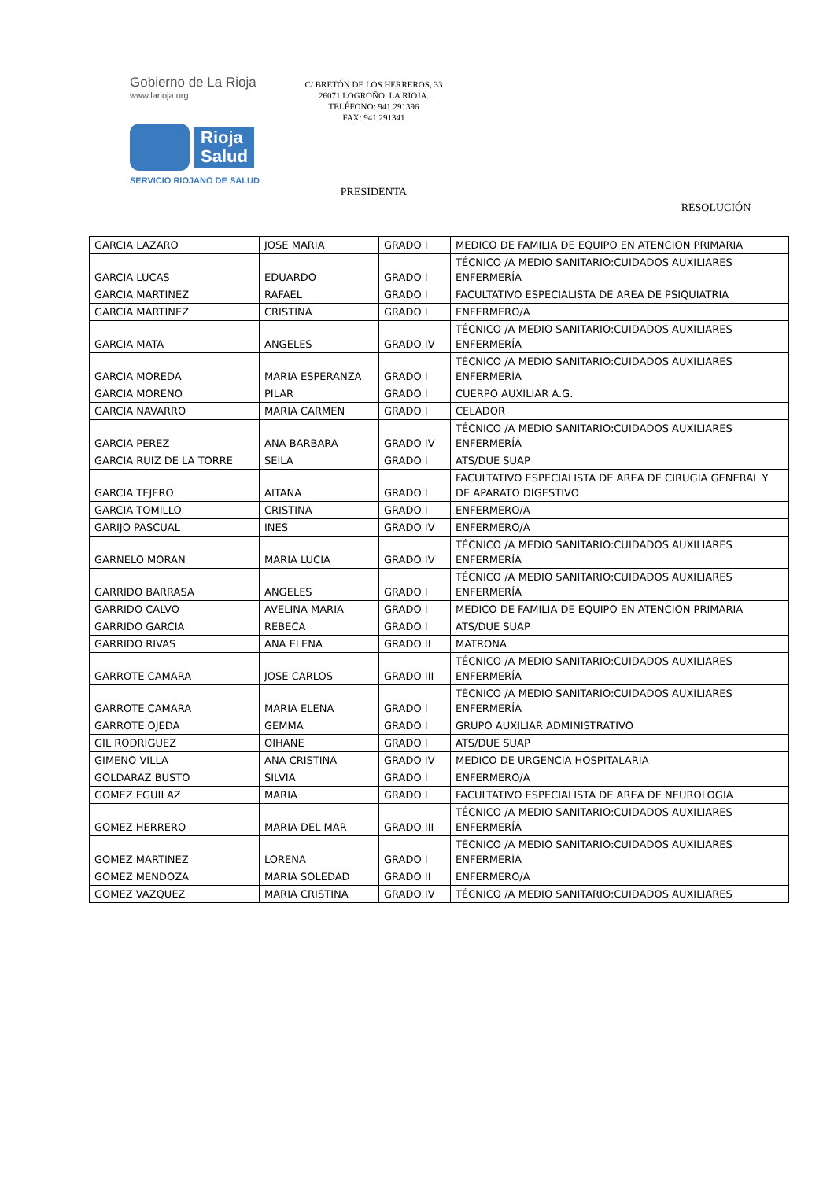Gobierno de La Rioja
www.larioja.org
Rioja
Salud
SERVICIO RIOJANO DE SALUD
C/ BRETÓN DE LOS HERREROS, 33
26071 LOGROÑO. LA RIOJA.
TELÉFONO: 941.291396
FAX: 941.291341
PRESIDENTA
RESOLUCIÓN
| GARCIA LAZARO | JOSE MARIA | GRADO I | MEDICO DE FAMILIA DE EQUIPO EN ATENCION PRIMARIA |
| GARCIA LUCAS | EDUARDO | GRADO I | TÉCNICO /A MEDIO SANITARIO:CUIDADOS AUXILIARES ENFERMERÍA |
| GARCIA MARTINEZ | RAFAEL | GRADO I | FACULTATIVO ESPECIALISTA DE AREA DE PSIQUIATRIA |
| GARCIA MARTINEZ | CRISTINA | GRADO I | ENFERMERO/A |
| GARCIA MATA | ANGELES | GRADO IV | TÉCNICO /A MEDIO SANITARIO:CUIDADOS AUXILIARES ENFERMERÍA |
| GARCIA MOREDA | MARIA ESPERANZA | GRADO I | TÉCNICO /A MEDIO SANITARIO:CUIDADOS AUXILIARES ENFERMERÍA |
| GARCIA MORENO | PILAR | GRADO I | CUERPO AUXILIAR A.G. |
| GARCIA NAVARRO | MARIA CARMEN | GRADO I | CELADOR |
| GARCIA PEREZ | ANA BARBARA | GRADO IV | TÉCNICO /A MEDIO SANITARIO:CUIDADOS AUXILIARES ENFERMERÍA |
| GARCIA RUIZ DE LA TORRE | SEILA | GRADO I | ATS/DUE SUAP |
| GARCIA TEJERO | AITANA | GRADO I | FACULTATIVO ESPECIALISTA DE AREA DE CIRUGIA GENERAL Y DE APARATO DIGESTIVO |
| GARCIA TOMILLO | CRISTINA | GRADO I | ENFERMERO/A |
| GARIJO PASCUAL | INES | GRADO IV | ENFERMERO/A |
| GARNELO MORAN | MARIA LUCIA | GRADO IV | TÉCNICO /A MEDIO SANITARIO:CUIDADOS AUXILIARES ENFERMERÍA |
| GARRIDO BARRASA | ANGELES | GRADO I | TÉCNICO /A MEDIO SANITARIO:CUIDADOS AUXILIARES ENFERMERÍA |
| GARRIDO CALVO | AVELINA MARIA | GRADO I | MEDICO DE FAMILIA DE EQUIPO EN ATENCION PRIMARIA |
| GARRIDO GARCIA | REBECA | GRADO I | ATS/DUE SUAP |
| GARRIDO RIVAS | ANA ELENA | GRADO II | MATRONA |
| GARROTE CAMARA | JOSE CARLOS | GRADO III | TÉCNICO /A MEDIO SANITARIO:CUIDADOS AUXILIARES ENFERMERÍA |
| GARROTE CAMARA | MARIA ELENA | GRADO I | TÉCNICO /A MEDIO SANITARIO:CUIDADOS AUXILIARES ENFERMERÍA |
| GARROTE OJEDA | GEMMA | GRADO I | GRUPO AUXILIAR ADMINISTRATIVO |
| GIL RODRIGUEZ | OIHANE | GRADO I | ATS/DUE SUAP |
| GIMENO VILLA | ANA CRISTINA | GRADO IV | MEDICO DE URGENCIA HOSPITALARIA |
| GOLDARAZ BUSTO | SILVIA | GRADO I | ENFERMERO/A |
| GOMEZ EGUILAZ | MARIA | GRADO I | FACULTATIVO ESPECIALISTA DE AREA DE NEUROLOGIA |
| GOMEZ HERRERO | MARIA DEL MAR | GRADO III | TÉCNICO /A MEDIO SANITARIO:CUIDADOS AUXILIARES ENFERMERÍA |
| GOMEZ MARTINEZ | LORENA | GRADO I | TÉCNICO /A MEDIO SANITARIO:CUIDADOS AUXILIARES ENFERMERÍA |
| GOMEZ MENDOZA | MARIA SOLEDAD | GRADO II | ENFERMERO/A |
| GOMEZ VAZQUEZ | MARIA CRISTINA | GRADO IV | TÉCNICO /A MEDIO SANITARIO:CUIDADOS AUXILIARES |